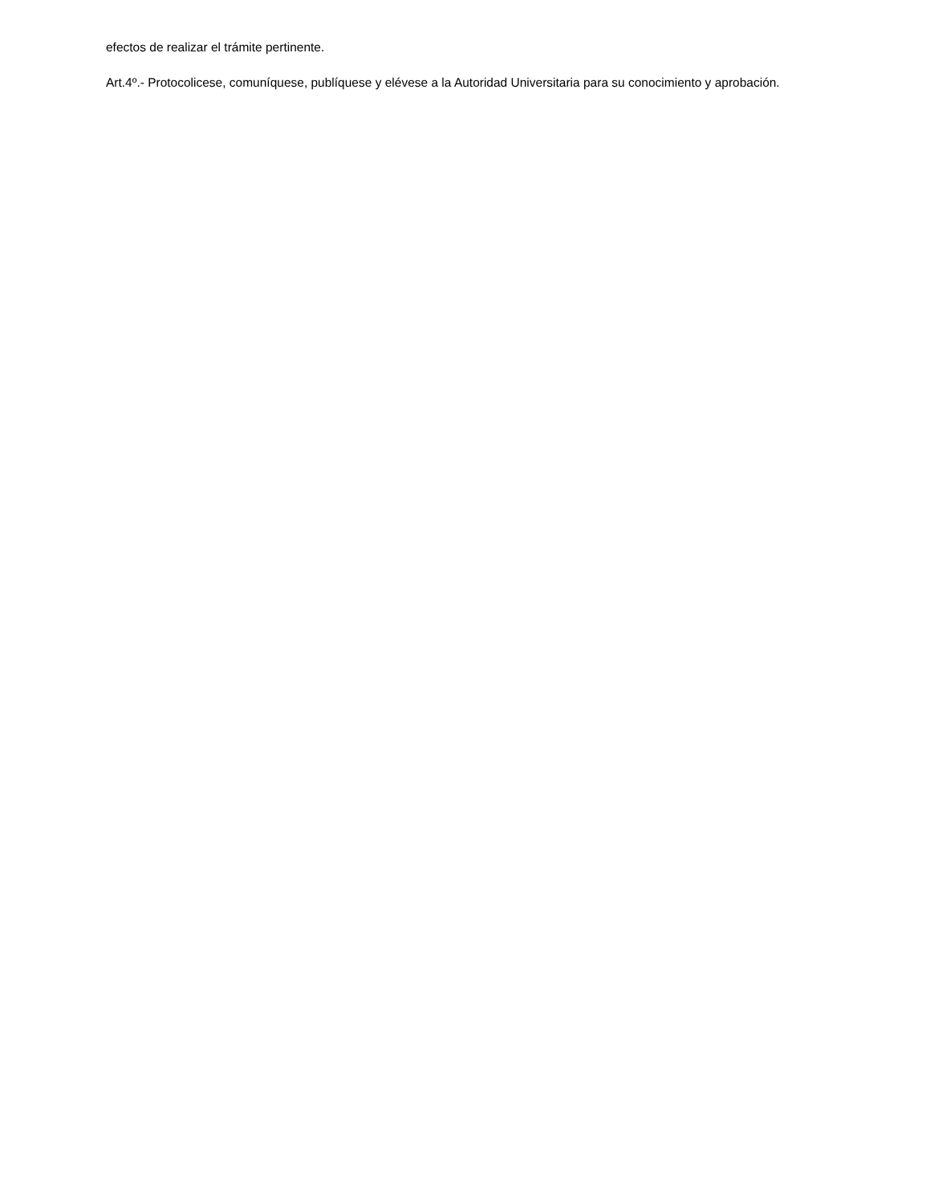efectos de realizar el trámite pertinente.
Art.4º.- Protocolicese, comuníquese, publíquese y elévese a la Autoridad Universitaria para su conocimiento y aprobación.